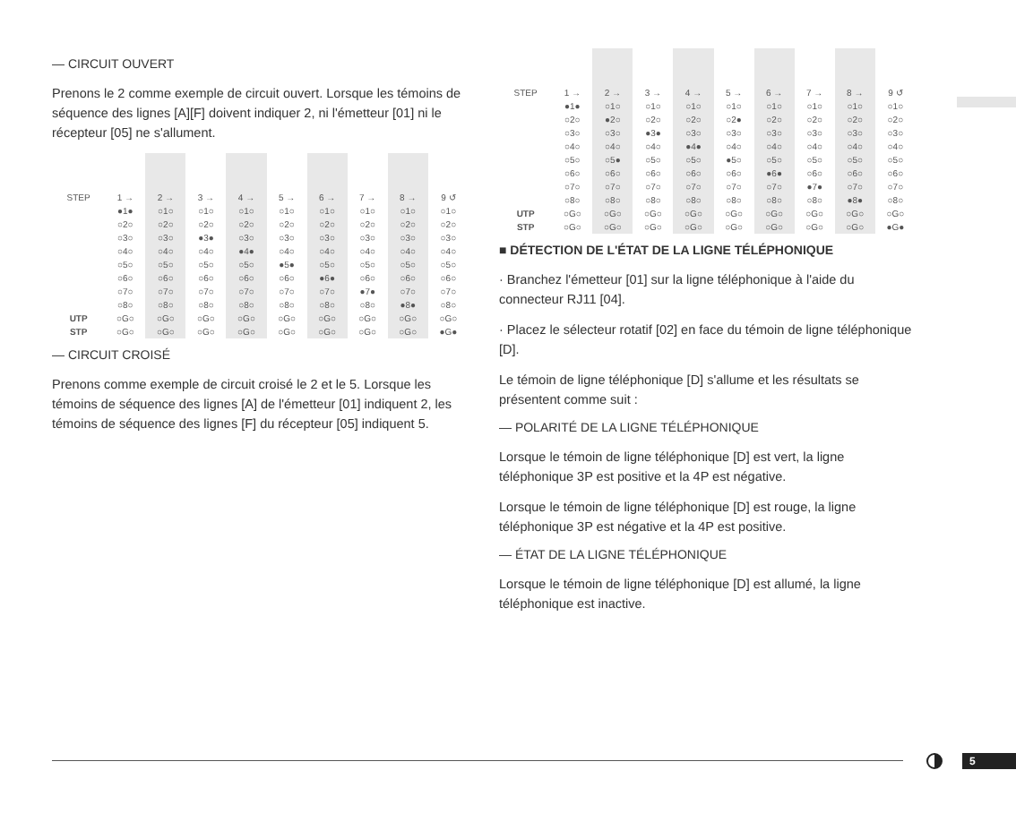— CIRCUIT OUVERT
Prenons le 2 comme exemple de circuit ouvert. Lorsque les témoins de séquence des lignes [A][F] doivent indiquer 2, ni l'émetteur [01] ni le récepteur [05] ne s'allument.
| STEP | 1 → | 2 → | 3 → | 4 → | 5 → | 6 → | 7 → | 8 → | 9 ↺ |
| --- | --- | --- | --- | --- | --- | --- | --- | --- | --- |
| | ●1● | ○1○ | ○1○ | ○1○ | ○1○ | ○1○ | ○1○ | ○1○ | ○1○ |
| | ○2○ | ○2○ | ○2○ | ○2○ | ○2○ | ○2○ | ○2○ | ○2○ | ○2○ |
| | ○3○ | ○3○ | ●3● | ○3○ | ○3○ | ○3○ | ○3○ | ○3○ | ○3○ |
| | ○4○ | ○4○ | ○4○ | ●4● | ○4○ | ○4○ | ○4○ | ○4○ | ○4○ |
| | ○5○ | ○5○ | ○5○ | ○5○ | ●5● | ○5○ | ○5○ | ○5○ | ○5○ |
| | ○6○ | ○6○ | ○6○ | ○6○ | ○6○ | ●6● | ○6○ | ○6○ | ○6○ |
| | ○7○ | ○7○ | ○7○ | ○7○ | ○7○ | ○7○ | ●7● | ○7○ | ○7○ |
| | ○8○ | ○8○ | ○8○ | ○8○ | ○8○ | ○8○ | ○8○ | ●8● | ○8○ |
| UTP | ○G○ | ○G○ | ○G○ | ○G○ | ○G○ | ○G○ | ○G○ | ○G○ | ○G○ |
| STP | ○G○ | ○G○ | ○G○ | ○G○ | ○G○ | ○G○ | ○G○ | ○G○ | ●G● |
— CIRCUIT CROISÉ
Prenons comme exemple de circuit croisé le 2 et le 5. Lorsque les témoins de séquence des lignes [A] de l'émetteur [01] indiquent 2, les témoins de séquence des lignes [F] du récepteur [05] indiquent 5.
| STEP | 1 → | 2 → | 3 → | 4 → | 5 → | 6 → | 7 → | 8 → | 9 ↺ |
| --- | --- | --- | --- | --- | --- | --- | --- | --- | --- |
| | ●1● | ○1○ | ○1○ | ○1○ | ○1○ | ○1○ | ○1○ | ○1○ | ○1○ |
| | ○2○ | ●2○ | ○2○ | ○2○ | ○2● | ○2○ | ○2○ | ○2○ | ○2○ |
| | ○3○ | ○3○ | ●3● | ○3○ | ○3○ | ○3○ | ○3○ | ○3○ | ○3○ |
| | ○4○ | ○4○ | ○4○ | ●4● | ○4○ | ○4○ | ○4○ | ○4○ | ○4○ |
| | ○5○ | ○5● | ○5○ | ○5○ | ●5○ | ○5○ | ○5○ | ○5○ | ○5○ |
| | ○6○ | ○6○ | ○6○ | ○6○ | ○6○ | ●6● | ○6○ | ○6○ | ○6○ |
| | ○7○ | ○7○ | ○7○ | ○7○ | ○7○ | ○7○ | ●7● | ○7○ | ○7○ |
| | ○8○ | ○8○ | ○8○ | ○8○ | ○8○ | ○8○ | ○8○ | ●8● | ○8○ |
| UTP | ○G○ | ○G○ | ○G○ | ○G○ | ○G○ | ○G○ | ○G○ | ○G○ | ○G○ |
| STP | ○G○ | ○G○ | ○G○ | ○G○ | ○G○ | ○G○ | ○G○ | ○G○ | ●G● |
■ DÉTECTION DE L'ÉTAT DE LA LIGNE TÉLÉPHONIQUE
· Branchez l'émetteur [01] sur la ligne téléphonique à l'aide du connecteur RJ11 [04].
· Placez le sélecteur rotatif [02] en face du témoin de ligne téléphonique [D].
Le témoin de ligne téléphonique [D] s'allume et les résultats se présentent comme suit :
— POLARITÉ DE LA LIGNE TÉLÉPHONIQUE
Lorsque le témoin de ligne téléphonique [D] est vert, la ligne téléphonique 3P est positive et la 4P est négative.
Lorsque le témoin de ligne téléphonique [D] est rouge, la ligne téléphonique 3P est négative et la 4P est positive.
— ÉTAT DE LA LIGNE TÉLÉPHONIQUE
Lorsque le témoin de ligne téléphonique [D] est allumé, la ligne téléphonique est inactive.
5